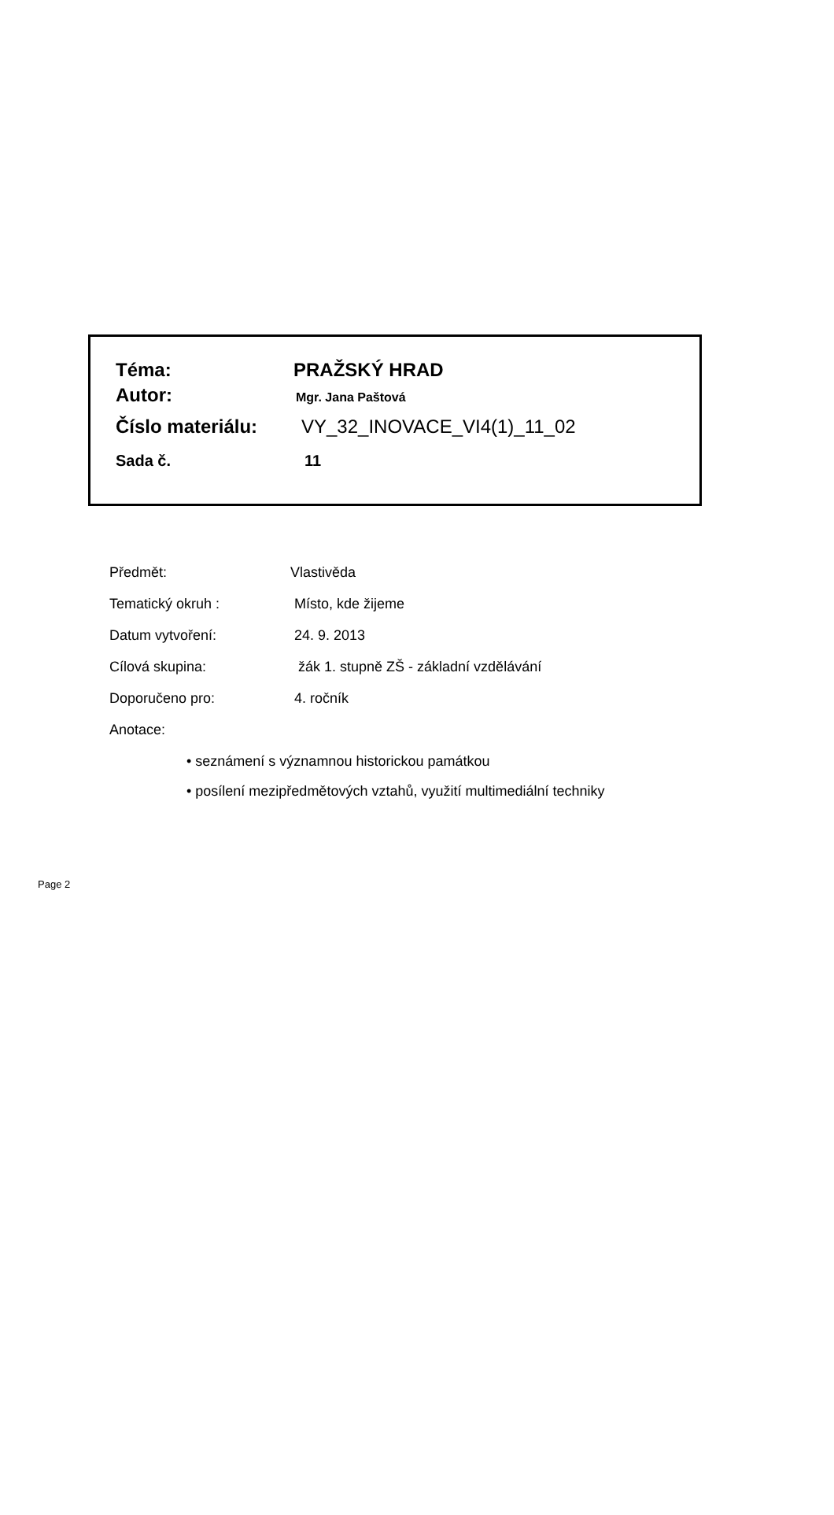| Téma: | PRAŽSKÝ HRAD |
| Autor: | Mgr. Jana Paštová |
| Číslo materiálu: | VY_32_INOVACE_VI4(1)_11_02 |
| Sada č. | 11 |
| Předmět: | Vlastivěda |
| Tematický okruh : | Místo, kde žijeme |
| Datum vytvoření: | 24. 9. 2013 |
| Cílová skupina: | žák 1. stupně ZŠ - základní vzdělávání |
| Doporučeno pro: | 4. ročník |
| Anotace: | |
• seznámení s významnou historickou památkou
• posílení mezipředmětových vztahů, využití multimediální techniky
Page 2